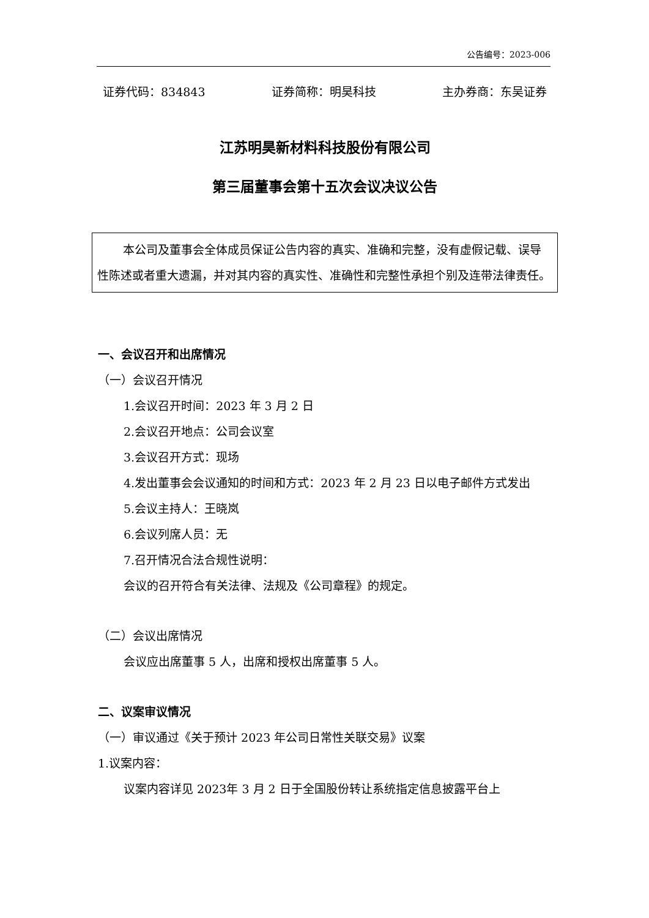公告编号：2023-006
证券代码：834843 证券简称：明昊科技 主办券商：东吴证券
江苏明昊新材料科技股份有限公司
第三届董事会第十五次会议决议公告
本公司及董事会全体成员保证公告内容的真实、准确和完整，没有虚假记载、误导性陈述或者重大遗漏，并对其内容的真实性、准确性和完整性承担个别及连带法律责任。
一、会议召开和出席情况
（一）会议召开情况
1.会议召开时间：2023 年 3 月 2 日
2.会议召开地点：公司会议室
3.会议召开方式：现场
4.发出董事会会议通知的时间和方式：2023 年 2 月 23 日以电子邮件方式发出
5.会议主持人：王晓岚
6.会议列席人员：无
7.召开情况合法合规性说明：
会议的召开符合有关法律、法规及《公司章程》的规定。
（二）会议出席情况
会议应出席董事 5 人，出席和授权出席董事 5 人。
二、议案审议情况
（一）审议通过《关于预计 2023 年公司日常性关联交易》议案
1.议案内容：
议案内容详见 2023年 3 月 2 日于全国股份转让系统指定信息披露平台上